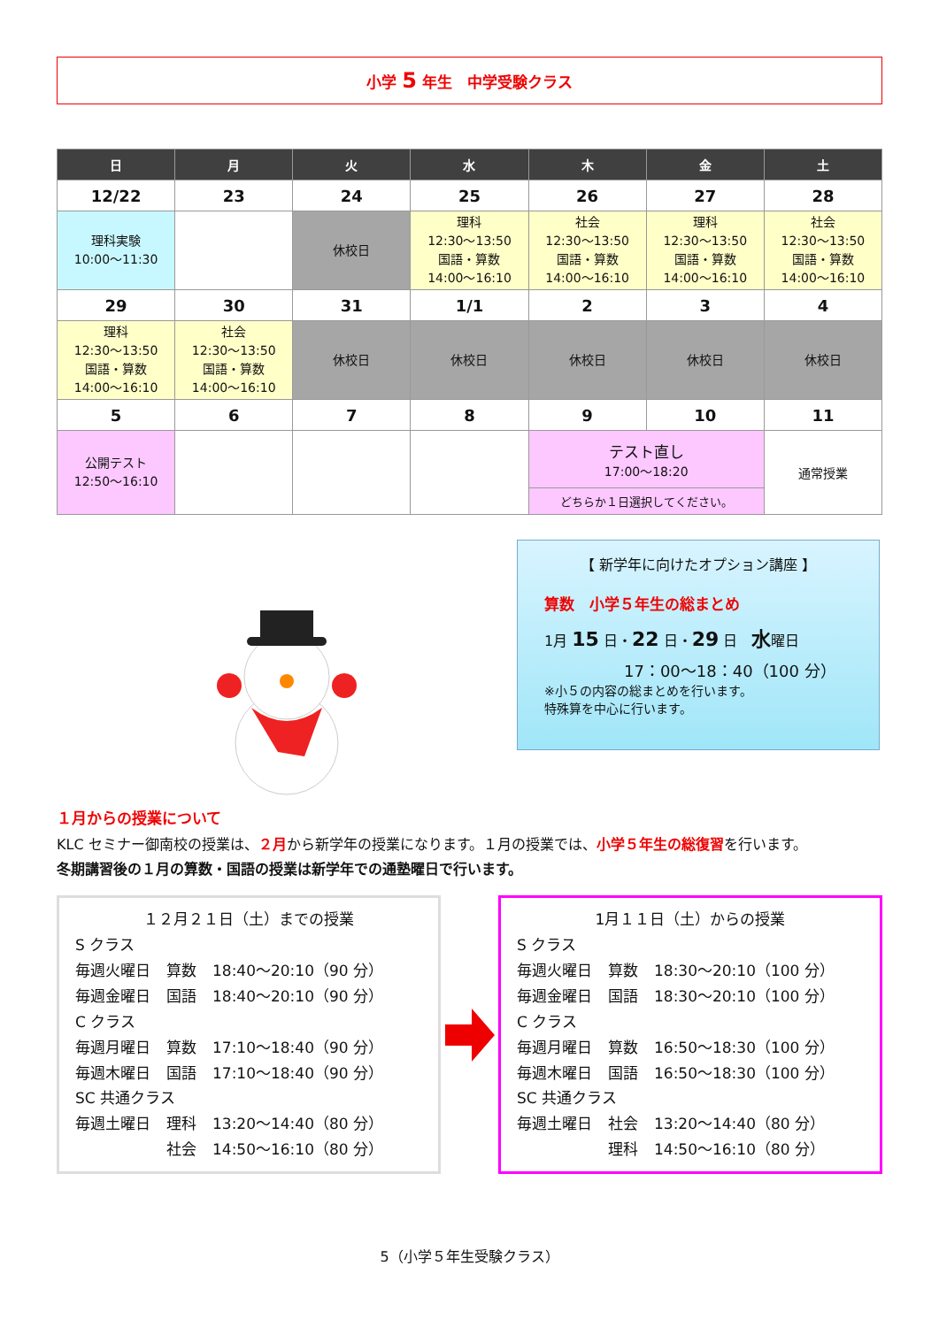小学 5 年生　中学受験クラス
| 日 | 月 | 火 | 水 | 木 | 金 | 土 |
| --- | --- | --- | --- | --- | --- | --- |
| 12/22 | 23 | 24 | 25 | 26 | 27 | 28 |
| 理科実験 10:00～11:30 | | 休校日 | 理科 12:30～13:50 国語・算数 14:00～16:10 | 社会 12:30～13:50 国語・算数 14:00～16:10 | 理科 12:30～13:50 国語・算数 14:00～16:10 | 社会 12:30～13:50 国語・算数 14:00～16:10 |
| 29 | 30 | 31 | 1/1 | 2 | 3 | 4 |
| 理科 12:30～13:50 国語・算数 14:00～16:10 | 社会 12:30～13:50 国語・算数 14:00～16:10 | 休校日 | 休校日 | 休校日 | 休校日 | 休校日 |
| 5 | 6 | 7 | 8 | 9 | 10 | 11 |
| 公開テスト 12:50～16:10 | | | | テスト直し 17:00～18:20 | | 通常授業 |
| | | | | どちらか１日選択してください。 | | |
【 新学年に向けたオプション講座 】
算数　小学５年生の総まとめ
1月 15 日・22 日・29 日　水曜日
17：00～18：40（100 分）
※小５の内容の総まとめを行います。
特殊算を中心に行います。
１月からの授業について
KLC セミナー御南校の授業は、２月から新学年の授業になります。１月の授業では、小学５年生の総復習を行います。
冬期講習後の１月の算数・国語の授業は新学年での通塾曜日で行います。
１２月２１日（土）までの授業
| S クラス | | |
| 毎週火曜日 | 算数 | 18:40～20:10（90 分） |
| 毎週金曜日 | 国語 | 18:40～20:10（90 分） |
| C クラス | | |
| 毎週月曜日 | 算数 | 17:10～18:40（90 分） |
| 毎週木曜日 | 国語 | 17:10～18:40（90 分） |
| SC 共通クラス | | |
| 毎週土曜日 | 理科 | 13:20～14:40（80 分） |
| | 社会 | 14:50～16:10（80 分） |
1月１１日（土）からの授業
| S クラス | | |
| 毎週火曜日 | 算数 | 18:30～20:10（100 分） |
| 毎週金曜日 | 国語 | 18:30～20:10（100 分） |
| C クラス | | |
| 毎週月曜日 | 算数 | 16:50～18:30（100 分） |
| 毎週木曜日 | 国語 | 16:50～18:30（100 分） |
| SC 共通クラス | | |
| 毎週土曜日 | 社会 | 13:20～14:40（80 分） |
| | 理科 | 14:50～16:10（80 分） |
5（小学５年生受験クラス）